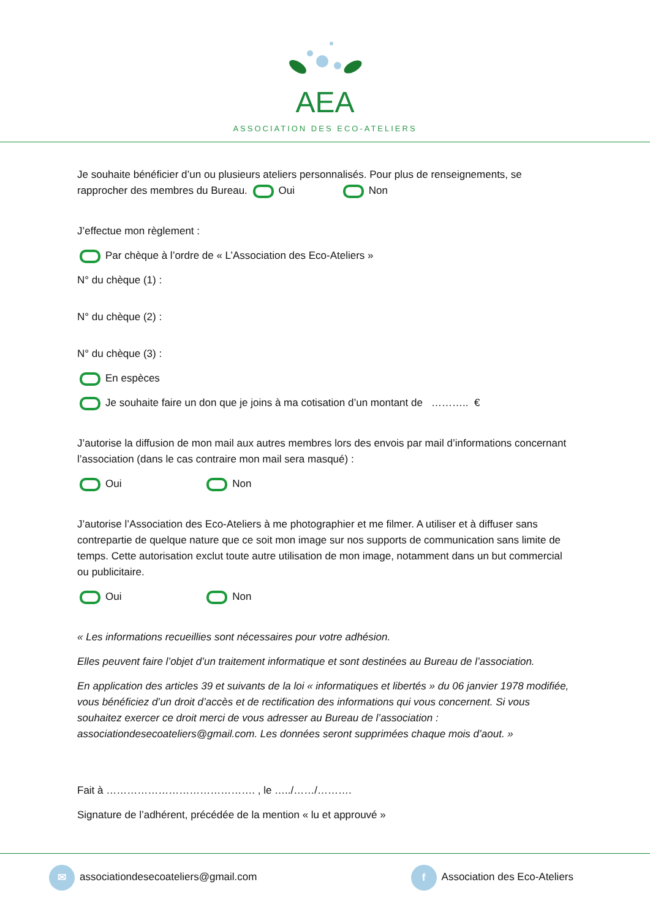AEA
ASSOCIATION DES ECO-ATELIERS
Je souhaite bénéficier d’un ou plusieurs ateliers personnalisés. Pour plus de renseignements, se rapprocher des membres du Bureau. Oui Non
J’effectue mon règlement :
Par chèque à l’ordre de « L’Association des Eco-Ateliers »
N° du chèque (1) :
N° du chèque (2) :
N° du chèque (3) :
En espèces
Je souhaite faire un don que je joins à ma cotisation d’un montant de ……….. €
J’autorise la diffusion de mon mail aux autres membres lors des envois par mail d’informations concernant l’association (dans le cas contraire mon mail sera masqué) :
Oui Non
J’autorise l’Association des Eco-Ateliers à me photographier et me filmer. A utiliser et à diffuser sans contrepartie de quelque nature que ce soit mon image sur nos supports de communication sans limite de temps. Cette autorisation exclut toute autre utilisation de mon image, notamment dans un but commercial ou publicitaire.
Oui Non
« Les informations recueillies sont nécessaires pour votre adhésion.
Elles peuvent faire l’objet d’un traitement informatique et sont destinées au Bureau de l’association.
En application des articles 39 et suivants de la loi « informatiques et libertés » du 06 janvier 1978 modifiée, vous bénéficiez d’un droit d’accès et de rectification des informations qui vous concernent. Si vous souhaitez exercer ce droit merci de vous adresser au Bureau de l’association : associationdesecoateliers@gmail.com. Les données seront supprimées chaque mois d’aout. »
Fait à ……………………………………. , le …../……/……….
Signature de l’adhérent, précédée de la mention « lu et approuvé »
✉ associationdesecoateliers@gmail.com f Association des Eco-Ateliers